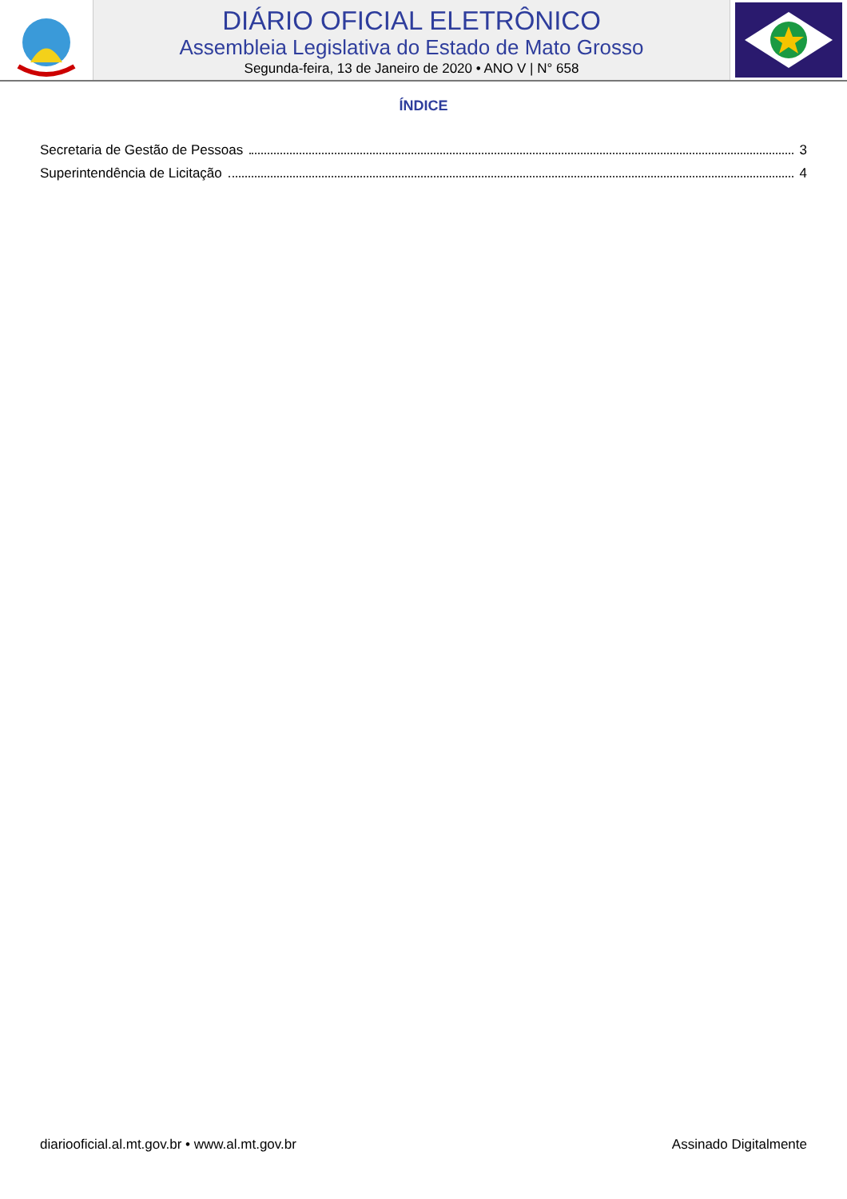DIÁRIO OFICIAL ELETRÔNICO
Assembleia Legislativa do Estado de Mato Grosso
Segunda-feira, 13 de Janeiro de 2020 • ANO V | N° 658
ÍNDICE
Secretaria de Gestão de Pessoas 3
Superintendência de Licitação 4
diariooficial.al.mt.gov.br • www.al.mt.gov.br Assinado Digitalmente